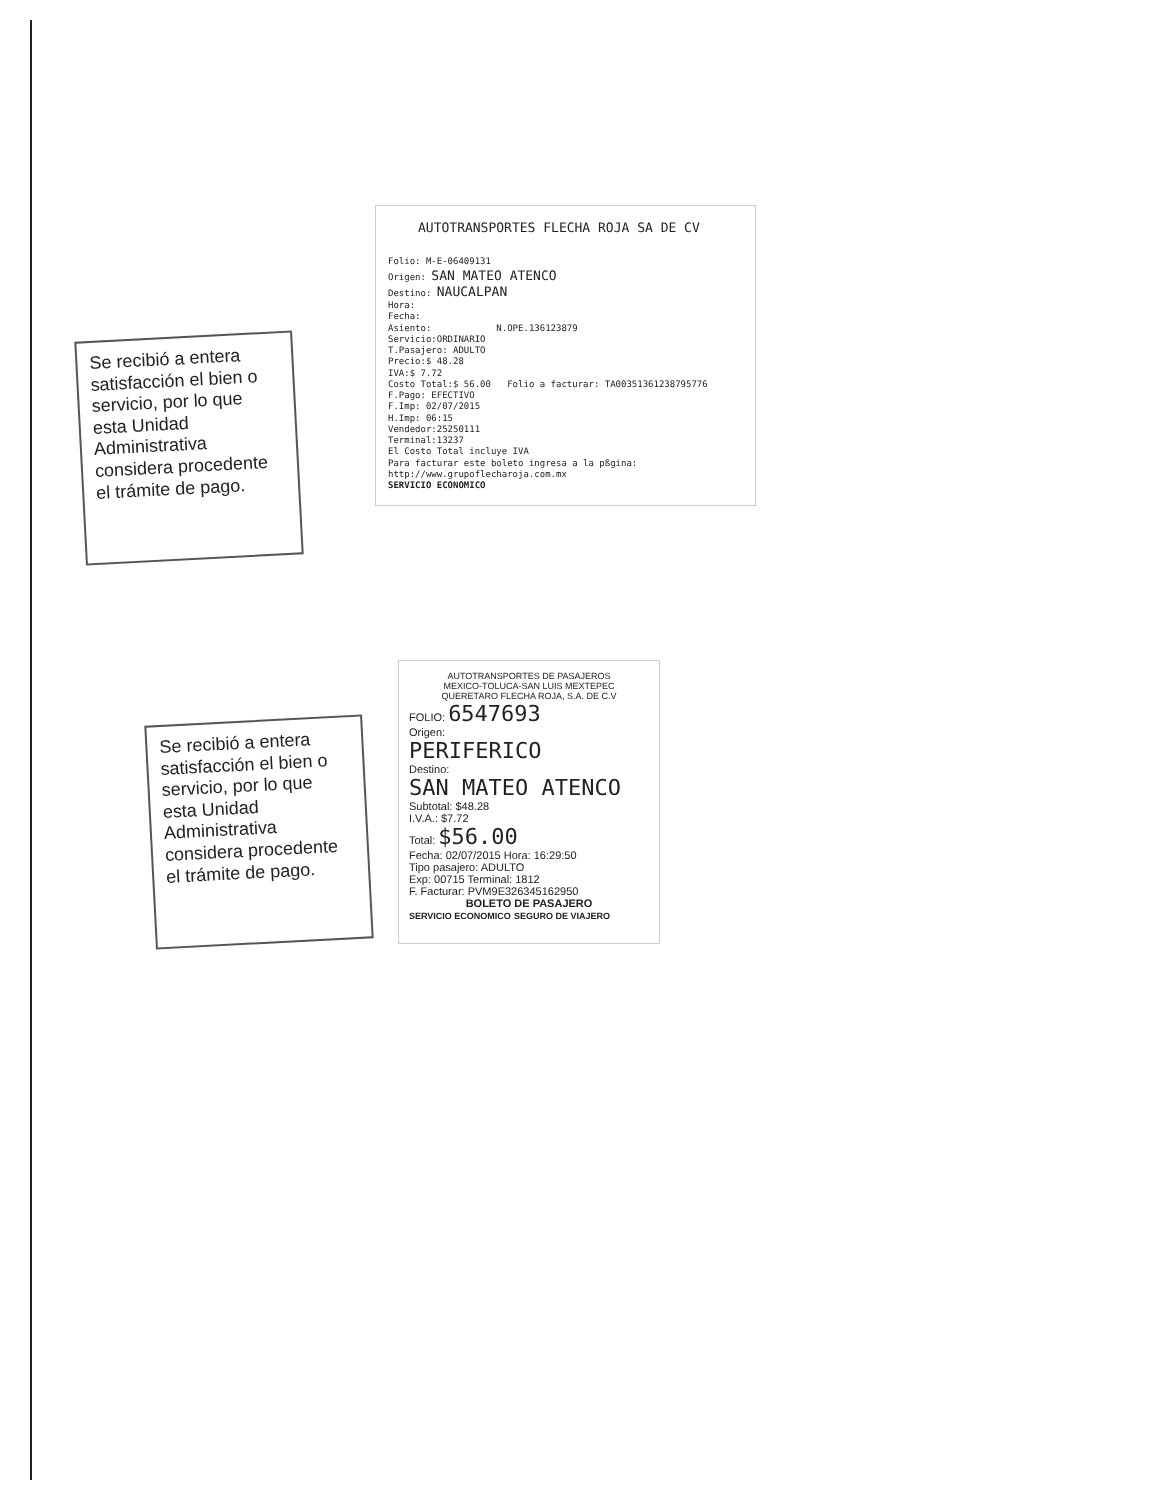AUTOTRANSPORTES FLECHA ROJA SA DE CV
Folio: M-E-06409131
Origen: SAN MATEO ATENCO
Destino: NAUCALPAN
Hora:
Fecha:
Asiento: N.OPE.136123879
Servicio:ORDINARIO
T.Pasajero: ADULTO
Precio:$ 48.28
IVA:$ 7.72
Costo Total:$ 56.00 Folio a facturar: TA00351361238795776
F.Pago: EFECTIVO
F.Imp: 02/07/2015
H.Imp: 06:15
Vendedor:25250111
Terminal:13237
El Costo Total incluye IVA
Para facturar este boleto ingresa a la pßgina:
http://www.grupoflecharoja.com.mx
SERVICIO ECONOMICO
Se recibió a entera satisfacción el bien o servicio, por lo que esta Unidad Administrativa considera procedente el trámite de pago.
Se recibió a entera satisfacción el bien o servicio, por lo que esta Unidad Administrativa considera procedente el trámite de pago.
AUTOTRANSPORTES DE PASAJEROS
MEXICO-TOLUCA-SAN LUIS MEXTEPEC
QUERETARO FLECHA ROJA, S.A. DE C.V
FOLIO: 6547693
Origen:
PERIFERICO
Destino:
SAN MATEO ATENCO
Subtotal: $48.28
I.V.A.: $7.72
Total: $56.00
Fecha: 02/07/2015 Hora: 16:29:50
Tipo pasajero: ADULTO
Exp: 00715 Terminal: 1812
F. Facturar: PVM9E326345162950
BOLETO DE PASAJERO
SERVICIO ECONOMICO SEGURO DE VIAJERO